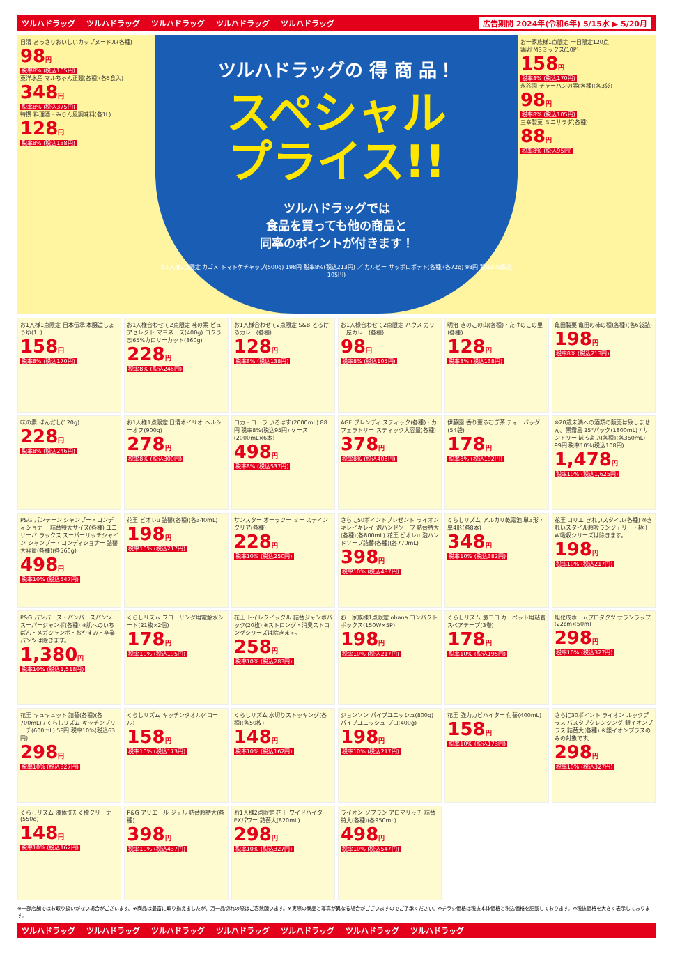ツルハドラッグ ツルハドラッグ ツルハドラッグ ツルハドラッグ ツルハドラッグ 広告期間 2024年(令和6年) 5/15水 ▶ 5/20月
日清 あっさりおいしいカップヌードル(各種)
98円
税率8% (税込105円)
東洋水産 マルちゃん正麺(各種)(各5食入)
348円
税率8% (税込375円)
特撰 料理酒・みりん風調味料(各1L)
128円
税率8% (税込138円)
ツルハドラッグの 得 商 品！
スペシャル
プライス!!
ツルハドラッグでは
食品を買っても他の商品と
同率のポイントが付きます！
お1人様2点限定 カゴメ トマトケチャップ(500g) 198円 税率8%(税込213円) ／ カルビー サッポロポテト(各種)(各72g) 98円 税率8%(税込105円)
お一家族様1点限定 一日限定120点
鶏卵 MSミックス(10P)
158円
税率8% (税込170円)
永谷園 チャーハンの素(各種)(各3袋)
98円
税率8% (税込105円)
三幸製菓 ミニサラダ(各種)
88円
税率8% (税込95円)
お1人様1点限定 日本伝承 本醸造しょうゆ(1L)
158円
税率8% (税込170円)
お1人様合わせて2点限定 味の素 ピュアセレクト マヨネーズ(400g) コクうま65%カロリーカット(360g)
228円
税率8% (税込246円)
お1人様合わせて2点限定 S&B とろけるカレー(各種)
128円
税率8% (税込138円)
お1人様合わせて2点限定 ハウス カリー屋カレー(各種)
98円
税率8% (税込105円)
明治 きのこの山(各種)・たけのこの里(各種)
128円
税率8% (税込138円)
亀田製菓 亀田の柿の種(各種)(各6袋詰)
198円
税率8% (税込213円)
味の素 ほんだし(120g)
228円
税率8% (税込246円)
お1人様1点限定 日清オイリオ ヘルシーオフ(900g)
278円
税率8% (税込300円)
コカ・コーラ いろはす(2000mL) 88円 税率8%(税込95円) ケース(2000mL×6本)
498円
税率8% (税込537円)
AGF ブレンディ スティック(各種)・カフェラトリー スティック大容量(各種)
378円
税率8% (税込408円)
伊藤園 香り薫るむぎ茶 ティーバッグ(54袋)
178円
税率8% (税込192円)
※20歳未満への酒類の販売は致しません。黒霧島 25°パック(1800mL) / サントリー ほろよい(各種)(各350mL) 99円 税率10%(税込108円)
1,478円
税率10% (税込1,625円)
P&G パンテーン シャンプー・コンディショナー 詰替特大サイズ(各種) ユニリーバ ラックス スーパーリッチシャイン シャンプー・コンディショナー 詰替大容量(各種)(各560g)
498円
税率10% (税込547円)
花王 ビオレu 詰替(各種)(各340mL)
198円
税率10% (税込217円)
サンスター オーラツー ミー ステインクリア(各種)
228円
税率10% (税込250円)
さらに50ポイントプレゼント ライオン キレイキレイ 泡ハンドソープ 詰替特大(各種)(各800mL) 花王 ビオレu 泡ハンドソープ詰替(各種)(各770mL)
398円
税率10% (税込437円)
くらしリズム アルカリ乾電池 単3形・単4形(各8本)
348円
税率10% (税込382円)
花王 ロリエ きれいスタイル(各種) ※きれいスタイル超吸ランジェリー・極上W吸収シリーズは除きます。
198円
税率10% (税込217円)
P&G パンパース・パンパースパンツ スーパージャンボ(各種) ※肌へのいちばん・メガジャンボ・おやすみ・卒業パンツは除きます。
1,380円
税率10% (税込1,518円)
くらしリズム フローリング用電解水シート(21枚×2個)
178円
税率10% (税込195円)
花王 トイレクイックル 詰替ジャンボパック(20枚) ※ストロング・消臭ストロングシリーズは除きます。
258円
税率10% (税込283円)
お一家族様1点限定 ohana コンパクトボックス(150W×5P)
198円
税率10% (税込217円)
くらしリズム 激コロ カーペット用粘着スペアテープ(3巻)
178円
税率10% (税込195円)
旭化成ホームプロダクツ サランラップ(22cm×50m)
298円
税率10% (税込327円)
花王 キュキュット 詰替(各種)(各700mL) / くらしリズム キッチンブリーチ(600mL) 58円 税率10%(税込63円)
298円
税率10% (税込327円)
くらしリズム キッチンタオル(4ロール)
158円
税率10% (税込173円)
くらしリズム 水切りストッキング(各種)(各50枚)
148円
税率10% (税込162円)
ジョンソン パイプユニッシュ(800g) パイプユニッシュ プロ(400g)
198円
税率10% (税込217円)
花王 強力カビハイター 付替(400mL)
158円
税率10% (税込173円)
さらに30ポイント ライオン ルックプラス バスタブクレンジング 銀イオンプラス 詰替大(各種) ※銀イオンプラスのみの対象です。
298円
税率10% (税込327円)
くらしリズム 液体洗たく槽クリーナー(550g)
148円
税率10% (税込162円)
P&G アリエール ジェル 詰替超特大(各種)
398円
税率10% (税込437円)
お1人様2点限定 花王 ワイドハイター EXパワー 詰替大(820mL)
298円
税率10% (税込327円)
ライオン ソフラン アロマリッチ 詰替特大(各種)(各950mL)
498円
税率10% (税込547円)
※一部店舗ではお取り扱いがない場合がございます。※商品は豊富に取り揃えましたが、万一品切れの際はご容赦願います。※実際の商品と写真が異なる場合がございますのでご了承ください。※チラシ価格は税抜本体価格と税込価格を記載しております。※税抜価格を大きく表示しております。
ツルハドラッグ ツルハドラッグ ツルハドラッグ ツルハドラッグ ツルハドラッグ ツルハドラッグ ツルハドラッグ